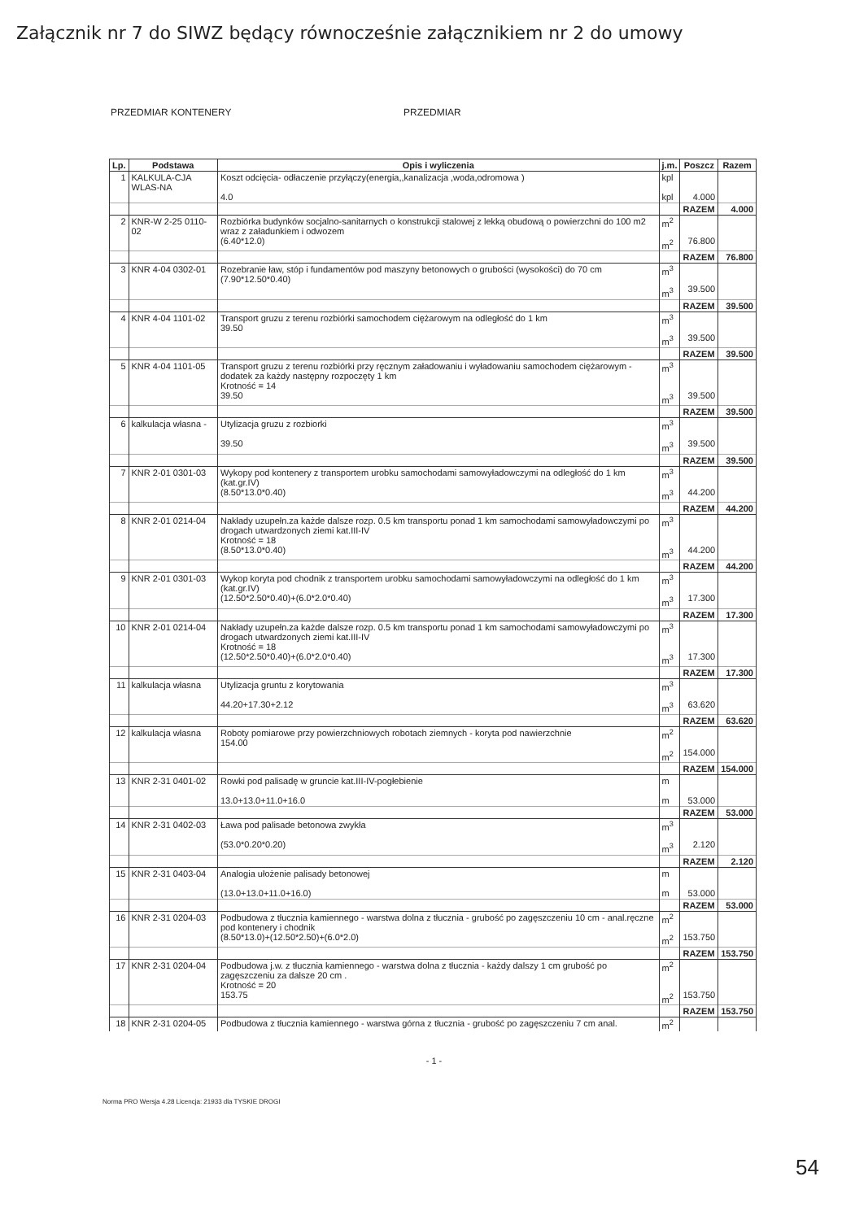Załącznik nr 7 do SIWZ będący równocześnie załącznikiem nr 2 do umowy
PRZEDMIAR KONTENERY PRZEDMIAR
| Lp. | Podstawa | Opis i wyliczenia | j.m. | Poszcz | Razem |
| --- | --- | --- | --- | --- | --- |
| 1 | KALKULA-CJA WLAS-NA | Koszt odcięcia- odłaczenie przyłączy(energia,,kanalizacja ,woda,odromowa ) 4.0 | kpl kpl | 4.000 | |
| | | | | RAZEM | 4.000 |
| 2 | KNR-W 2-25 0110-02 | Rozbiórka budynków socjalno-sanitarnych o konstrukcji stalowej z lekką obudową o powierzchni do 100 m2 wraz z załadunkiem i odwozem (6.40*12.0) | m<sup>2</sup> m<sup>2</sup> | 76.800 | |
| | | | | RAZEM | 76.800 |
| 3 | KNR 4-04 0302-01 | Rozebranie ław, stóp i fundamentów pod maszyny betonowych o grubości (wysokości) do 70 cm (7.90*12.50*0.40) | m<sup>3</sup> m<sup>3</sup> | 39.500 | |
| | | | | RAZEM | 39.500 |
| 4 | KNR 4-04 1101-02 | Transport gruzu z terenu rozbiórki samochodem ciężarowym na odległość do 1 km 39.50 | m<sup>3</sup> m<sup>3</sup> | 39.500 | |
| | | | | RAZEM | 39.500 |
| 5 | KNR 4-04 1101-05 | Transport gruzu z terenu rozbiórki przy ręcznym załadowaniu i wyładowaniu samochodem ciężarowym - dodatek za każdy następny rozpoczęty 1 km Krotność = 14 39.50 | m<sup>3</sup> m<sup>3</sup> | 39.500 | |
| | | | | RAZEM | 39.500 |
| 6 | kalkulacja własna - | Utylizacja gruzu z rozbiorki 39.50 | m<sup>3</sup> m<sup>3</sup> | 39.500 | |
| | | | | RAZEM | 39.500 |
| 7 | KNR 2-01 0301-03 | Wykopy pod kontenery z transportem urobku samochodami samowyładowczymi na odległość do 1 km (kat.gr.IV) (8.50*13.0*0.40) | m<sup>3</sup> m<sup>3</sup> | 44.200 | |
| | | | | RAZEM | 44.200 |
| 8 | KNR 2-01 0214-04 | Nakłady uzupełn.za każde dalsze rozp. 0.5 km transportu ponad 1 km samochodami samowyładowczymi po drogach utwardzonych ziemi kat.III-IV Krotność = 18 (8.50*13.0*0.40) | m<sup>3</sup> m<sup>3</sup> | 44.200 | |
| | | | | RAZEM | 44.200 |
| 9 | KNR 2-01 0301-03 | Wykop koryta pod chodnik z transportem urobku samochodami samowyładowczymi na odległość do 1 km (kat.gr.IV) (12.50*2.50*0.40)+(6.0*2.0*0.40) | m<sup>3</sup> m<sup>3</sup> | 17.300 | |
| | | | | RAZEM | 17.300 |
| 10 | KNR 2-01 0214-04 | Nakłady uzupełn.za każde dalsze rozp. 0.5 km transportu ponad 1 km samochodami samowyładowczymi po drogach utwardzonych ziemi kat.III-IV Krotność = 18 (12.50*2.50*0.40)+(6.0*2.0*0.40) | m<sup>3</sup> m<sup>3</sup> | 17.300 | |
| | | | | RAZEM | 17.300 |
| 11 | kalkulacja własna | Utylizacja gruntu z korytowania 44.20+17.30+2.12 | m<sup>3</sup> m<sup>3</sup> | 63.620 | |
| | | | | RAZEM | 63.620 |
| 12 | kalkulacja własna | Roboty pomiarowe przy powierzchniowych robotach ziemnych - koryta pod nawierzchnie 154.00 | m<sup>2</sup> m<sup>2</sup> | 154.000 | |
| | | | | RAZEM | 154.000 |
| 13 | KNR 2-31 0401-02 | Rowki pod palisadę w gruncie kat.III-IV-pogłebienie 13.0+13.0+11.0+16.0 | m m | 53.000 | |
| | | | | RAZEM | 53.000 |
| 14 | KNR 2-31 0402-03 | Ława pod palisade betonowa zwykła (53.0*0.20*0.20) | m<sup>3</sup> m<sup>3</sup> | 2.120 | |
| | | | | RAZEM | 2.120 |
| 15 | KNR 2-31 0403-04 | Analogia ułożenie palisady betonowej (13.0+13.0+11.0+16.0) | m m | 53.000 | |
| | | | | RAZEM | 53.000 |
| 16 | KNR 2-31 0204-03 | Podbudowa z tłucznia kamiennego - warstwa dolna z tłucznia - grubość po zagęszczeniu 10 cm - anal.ręczne pod kontenery i chodnik (8.50*13.0)+(12.50*2.50)+(6.0*2.0) | m<sup>2</sup> m<sup>2</sup> | 153.750 | |
| | | | | RAZEM | 153.750 |
| 17 | KNR 2-31 0204-04 | Podbudowa j.w. z tłucznia kamiennego - warstwa dolna z tłucznia - każdy dalszy 1 cm grubość po zagęszczeniu za dalsze 20 cm . Krotność = 20 153.75 | m<sup>2</sup> m<sup>2</sup> | 153.750 | |
| | | | | RAZEM | 153.750 |
| 18 | KNR 2-31 0204-05 | Podbudowa z tłucznia kamiennego - warstwa górna z tłucznia - grubość po zagęszczeniu 7 cm anal. | m<sup>2</sup> | | |
- 1 -
Norma PRO Wersja 4.28 Licencja: 21933 dla TYSKIE DROGI
54